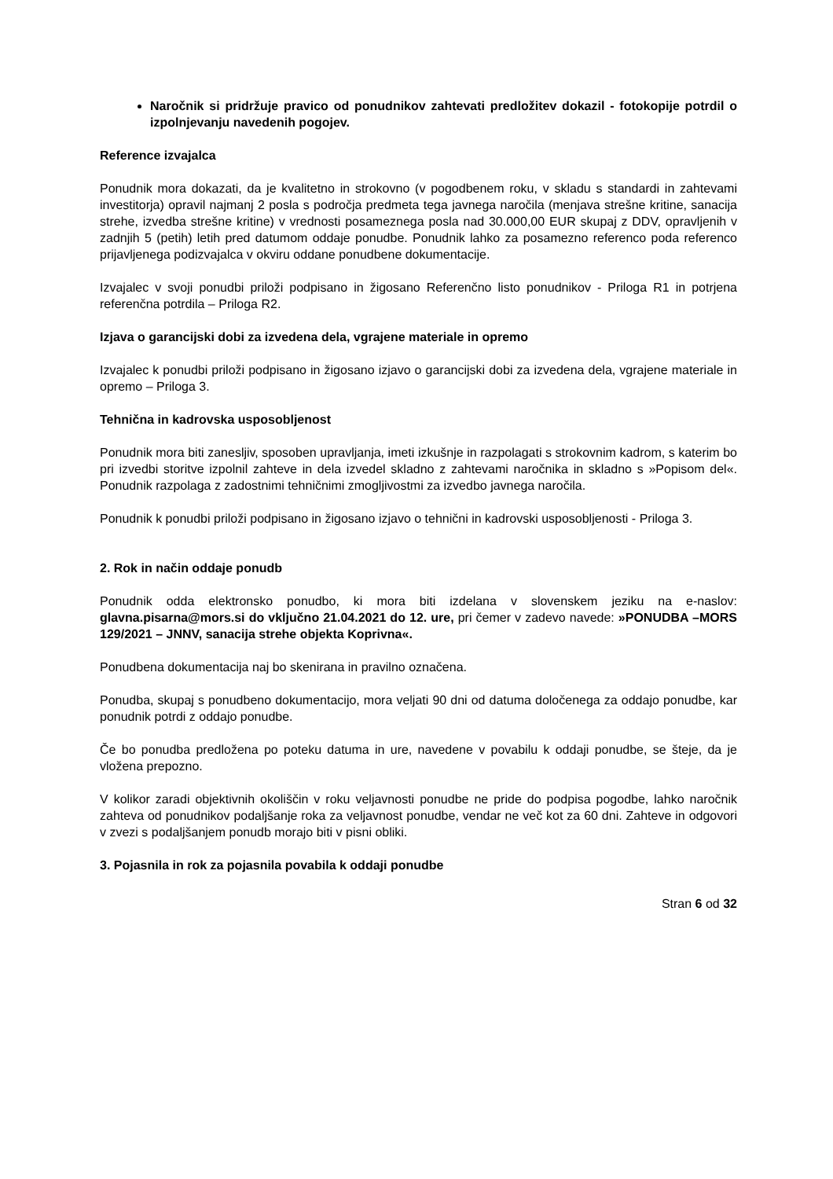Naročnik si pridržuje pravico od ponudnikov zahtevati predložitev dokazil - fotokopije potrdil o izpolnjevanju navedenih pogojev.
Reference izvajalca
Ponudnik mora dokazati, da je kvalitetno in strokovno (v pogodbenem roku, v skladu s standardi in zahtevami investitorja) opravil najmanj 2 posla s področja predmeta tega javnega naročila (menjava strešne kritine, sanacija strehe, izvedba strešne kritine) v vrednosti posameznega posla nad 30.000,00 EUR skupaj z DDV, opravljenih v zadnjih 5 (petih) letih pred datumom oddaje ponudbe. Ponudnik lahko za posamezno referenco poda referenco prijavljenega podizvajalca v okviru oddane ponudbene dokumentacije.
Izvajalec v svoji ponudbi priloži podpisano in žigosano Referenčno listo ponudnikov - Priloga R1 in potrjena referenčna potrdila – Priloga R2.
Izjava o garancijski dobi za izvedena dela, vgrajene materiale in opremo
Izvajalec k ponudbi priloži podpisano in žigosano izjavo o garancijski dobi za izvedena dela, vgrajene materiale in opremo – Priloga 3.
Tehnična in kadrovska usposobljenost
Ponudnik mora biti zanesljiv, sposoben upravljanja, imeti izkušnje in razpolagati s strokovnim kadrom, s katerim bo pri izvedbi storitve izpolnil zahteve in dela izvedel skladno z zahtevami naročnika in skladno s »Popisom del«. Ponudnik razpolaga z zadostnimi tehničnimi zmogljivostmi za izvedbo javnega naročila.
Ponudnik k ponudbi priloži podpisano in žigosano izjavo o tehnični in kadrovski usposobljenosti - Priloga 3.
2. Rok in način oddaje ponudb
Ponudnik odda elektronsko ponudbo, ki mora biti izdelana v slovenskem jeziku na e-naslov: glavna.pisarna@mors.si do vključno 21.04.2021 do 12. ure, pri čemer v zadevo navede: »PONUDBA –MORS 129/2021 – JNNV, sanacija strehe objekta Koprivna«.
Ponudbena dokumentacija naj bo skenirana in pravilno označena.
Ponudba, skupaj s ponudbeno dokumentacijo, mora veljati 90 dni od datuma določenega za oddajo ponudbe, kar ponudnik potrdi z oddajo ponudbe.
Če bo ponudba predložena po poteku datuma in ure, navedene v povabilu k oddaji ponudbe, se šteje, da je vložena prepozno.
V kolikor zaradi objektivnih okoliščin v roku veljavnosti ponudbe ne pride do podpisa pogodbe, lahko naročnik zahteva od ponudnikov podaljšanje roka za veljavnost ponudbe, vendar ne več kot za 60 dni. Zahteve in odgovori v zvezi s podaljšanjem ponudb morajo biti v pisni obliki.
3. Pojasnila in rok za pojasnila povabila k oddaji ponudbe
Stran 6 od 32